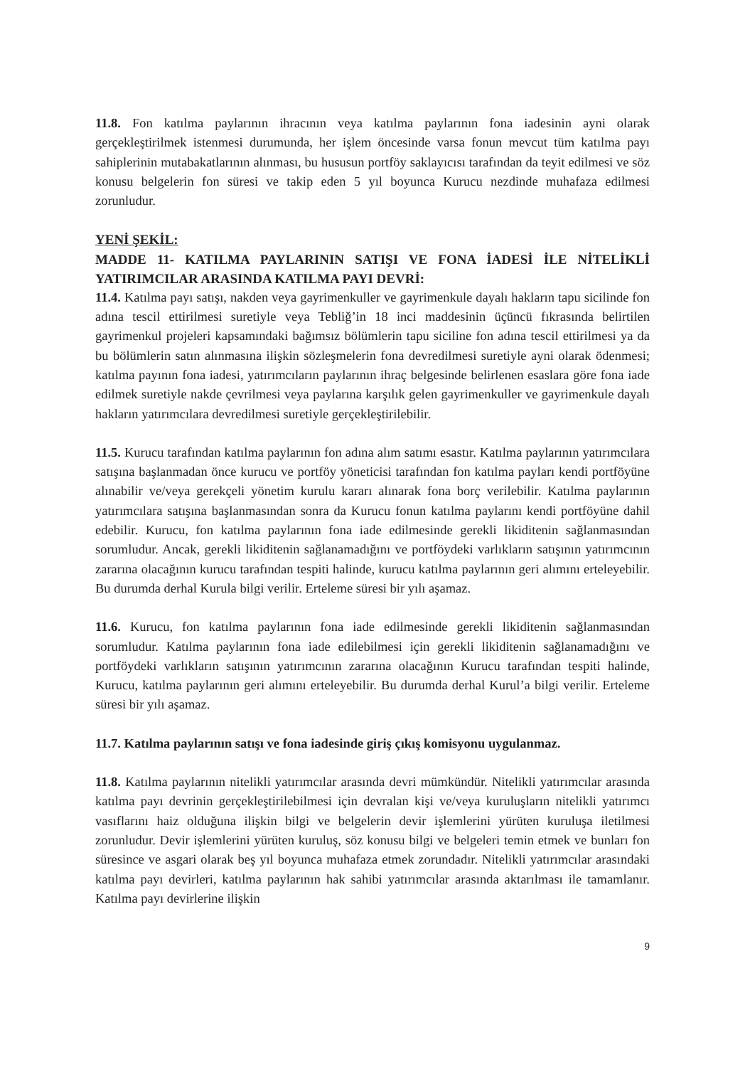11.8. Fon katılma paylarının ihracının veya katılma paylarının fona iadesinin ayni olarak gerçekleştirilmek istenmesi durumunda, her işlem öncesinde varsa fonun mevcut tüm katılma payı sahiplerinin mutabakatlarının alınması, bu hususun portföy saklayıcısı tarafından da teyit edilmesi ve söz konusu belgelerin fon süresi ve takip eden 5 yıl boyunca Kurucu nezdinde muhafaza edilmesi zorunludur.
YENİ ŞEKİL:
MADDE 11- KATILMA PAYLARININ SATIŞI VE FONA İADESİ İLE NİTELİKLİ YATIRIMCILAR ARASINDA KATILMA PAYI DEVRİ:
11.4. Katılma payı satışı, nakden veya gayrimenkuller ve gayrimenkule dayalı hakların tapu sicilinde fon adına tescil ettirilmesi suretiyle veya Tebliğ’in 18 inci maddesinin üçüncü fıkrasında belirtilen gayrimenkul projeleri kapsamındaki bağımsız bölümlerin tapu siciline fon adına tescil ettirilmesi ya da bu bölümlerin satın alınmasına ilişkin sözleşmelerin fona devredilmesi suretiyle ayni olarak ödenmesi; katılma payının fona iadesi, yatırımcıların paylarının ihraç belgesinde belirlenen esaslara göre fona iade edilmek suretiyle nakde çevrilmesi veya paylarına karşılık gelen gayrimenkuller ve gayrimenkule dayalı hakların yatırımcılara devredilmesi suretiyle gerçekleştirilebilir.
11.5. Kurucu tarafından katılma paylarının fon adına alım satımı esastır. Katılma paylarının yatırımcılara satışına başlanmadan önce kurucu ve portföy yöneticisi tarafından fon katılma payları kendi portföyüne alınabilir ve/veya gerekçeli yönetim kurulu kararı alınarak fona borç verilebilir. Katılma paylarının yatırımcılara satışına başlanmasından sonra da Kurucu fonun katılma paylarını kendi portföyüne dahil edebilir. Kurucu, fon katılma paylarının fona iade edilmesinde gerekli likiditenin sağlanmasından sorumludur. Ancak, gerekli likiditenin sağlanamadığını ve portföydeki varlıkların satışının yatırımcının zararına olacağının kurucu tarafından tespiti halinde, kurucu katılma paylarının geri alımını erteleyebilir. Bu durumda derhal Kurula bilgi verilir. Erteleme süresi bir yılı aşamaz.
11.6. Kurucu, fon katılma paylarının fona iade edilmesinde gerekli likiditenin sağlanmasından sorumludur. Katılma paylarının fona iade edilebilmesi için gerekli likiditenin sağlanamadığını ve portföydeki varlıkların satışının yatırımcının zararına olacağının Kurucu tarafından tespiti halinde, Kurucu, katılma paylarının geri alımını erteleyebilir. Bu durumda derhal Kurul’a bilgi verilir. Erteleme süresi bir yılı aşamaz.
11.7. Katılma paylarının satışı ve fona iadesinde giriş çıkış komisyonu uygulanmaz.
11.8. Katılma paylarının nitelikli yatırımcılar arasında devri mümkündür. Nitelikli yatırımcılar arasında katılma payı devrinin gerçekleştirilebilmesi için devralan kişi ve/veya kuruluşların nitelikli yatırımcı vasıflarını haiz olduğuna ilişkin bilgi ve belgelerin devir işlemlerini yürüten kuruluşa iletilmesi zorunludur. Devir işlemlerini yürüten kuruluş, söz konusu bilgi ve belgeleri temin etmek ve bunları fon süresince ve asgari olarak beş yıl boyunca muhafaza etmek zorundadır. Nitelikli yatırımcılar arasındaki katılma payı devirleri, katılma paylarının hak sahibi yatırımcılar arasında aktarılması ile tamamlanır. Katılma payı devirlerine ilişkin
9